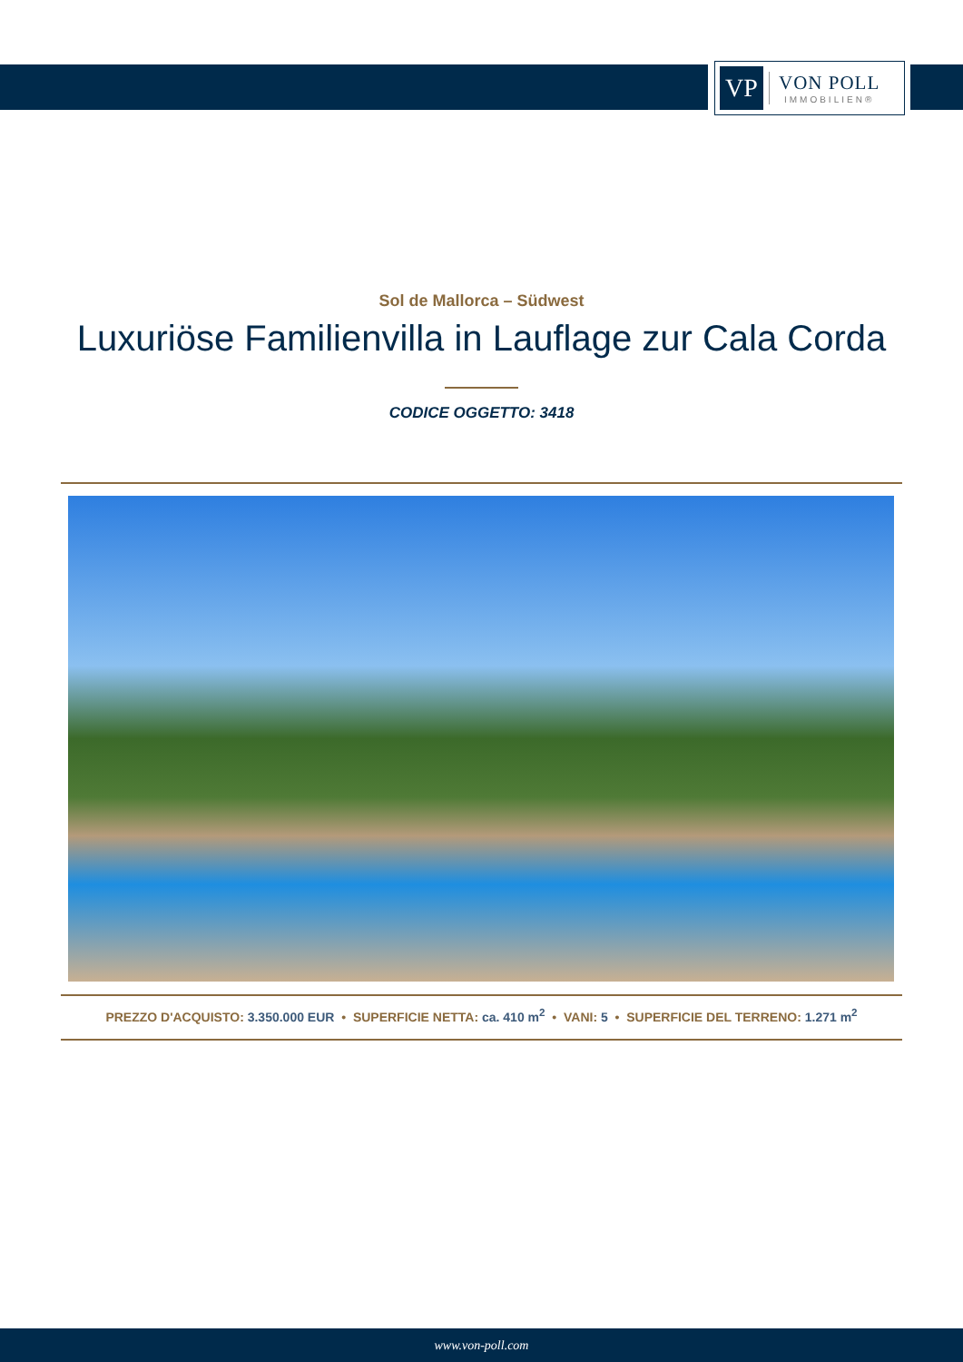VP
VON POLL
IMMOBILIEN®
Sol de Mallorca – Südwest
Luxuriöse Familienvilla in Lauflage zur Cala Corda
CODICE OGGETTO: 3418
PREZZO D'ACQUISTO: 3.350.000 EUR • SUPERFICIE NETTA: ca. 410 m<sup>2</sup> • VANI: 5 • SUPERFICIE DEL TERRENO: 1.271 m<sup>2</sup>
www.von-poll.com